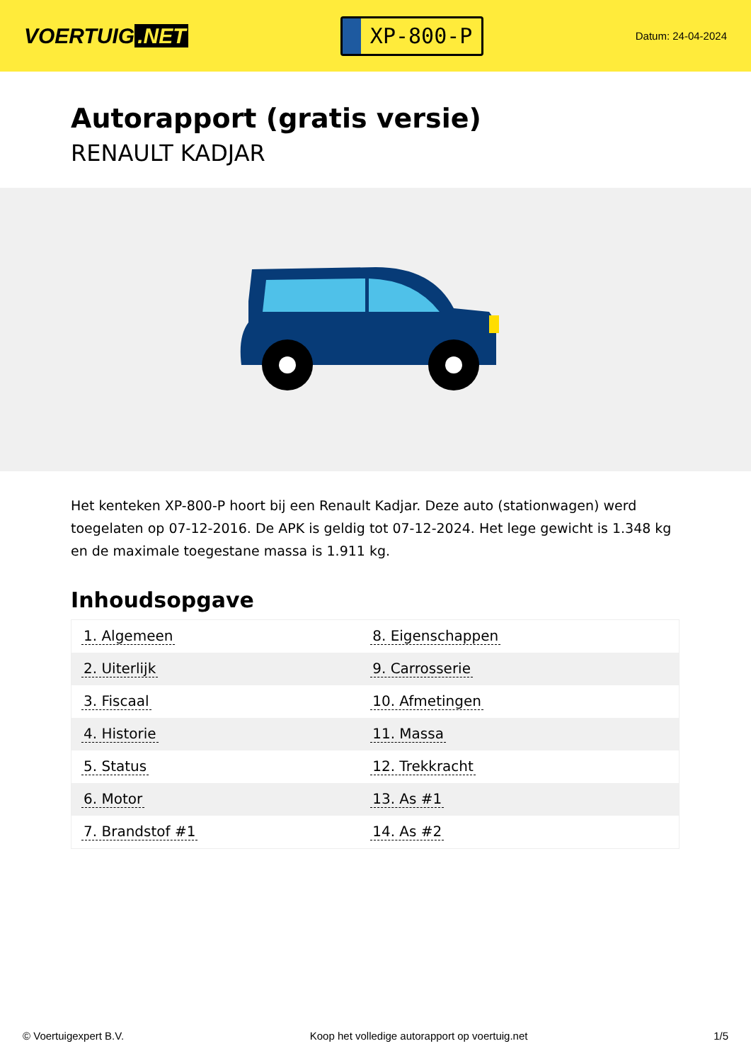VOERTUIG.NET
XP-800-P
Datum: 24-04-2024
Autorapport (gratis versie)
RENAULT KADJAR
Het kenteken XP-800-P hoort bij een Renault Kadjar. Deze auto (stationwagen) werd toegelaten op 07-12-2016. De APK is geldig tot 07-12-2024. Het lege gewicht is 1.348 kg en de maximale toegestane massa is 1.911 kg.
Inhoudsopgave
| 1. Algemeen | 8. Eigenschappen |
| 2. Uiterlijk | 9. Carrosserie |
| 3. Fiscaal | 10. Afmetingen |
| 4. Historie | 11. Massa |
| 5. Status | 12. Trekkracht |
| 6. Motor | 13. As #1 |
| 7. Brandstof #1 | 14. As #2 |
© Voertuigexpert B.V. Koop het volledige autorapport op voertuig.net 1/5